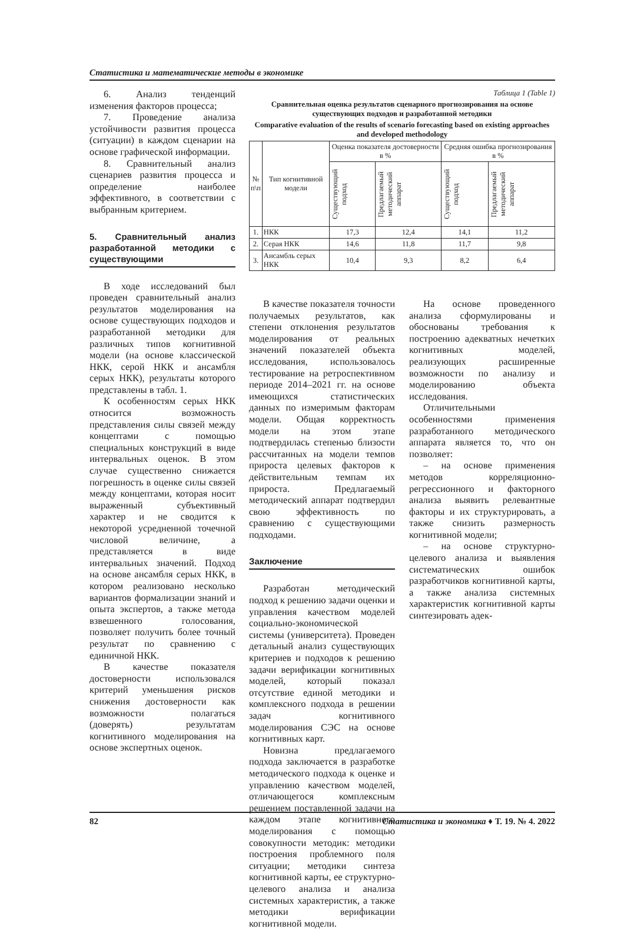Статистика и математические методы в экономике
6. Анализ тенденций изменения факторов процесса;
7. Проведение анализа устойчивости развития процесса (ситуации) в каждом сценарии на основе графической информации.
8. Сравнительный анализ сценариев развития процесса и определение наиболее эффективного, в соответствии с выбранным критерием.
5. Сравнительный анализ разработанной методики с существующими
В ходе исследований был проведен сравнительный анализ результатов моделирования на основе существующих подходов и разработанной методики для различных типов когнитивной модели (на основе классической НКК, серой НКК и ансамбля серых НКК), результаты которого представлены в табл. 1.
К особенностям серых НКК относится возможность представления силы связей между концептами с помощью специальных конструкций в виде интервальных оценок. В этом случае существенно снижается погрешность в оценке силы связей между концептами, которая носит выраженный субъективный характер и не сводится к некоторой усредненной точечной числовой величине, а представляется в виде интервальных значений. Подход на основе ансамбля серых НКК, в котором реализовано несколько вариантов формализации знаний и опыта экспертов, а также метода взвешенного голосования, позволяет получить более точный результат по сравнению с единичной НКК.
В качестве показателя достоверности использовался критерий уменьшения рисков снижения достоверности как возможности полагаться (доверять) результатам когнитивного моделирования на основе экспертных оценок.
Таблица 1 (Table 1)
Сравнительная оценка результатов сценарного прогнозирования на основе существующих подходов и разработанной методики
Comparative evaluation of the results of scenario forecasting based on existing approaches and developed methodology
| № п\п | Тип когнитивной модели | Оценка показателя достоверности в % | | Средняя ошибка прогнозирования в % | |
| --- | --- | --- | --- | --- | --- |
| | | Существующий подход | Предлагаемый методический аппарат | Существующий подход | Предлагаемый методический аппарат |
| 1. | НКК | 17,3 | 12,4 | 14,1 | 11,2 |
| 2. | Серая НКК | 14,6 | 11,8 | 11,7 | 9,8 |
| 3. | Ансамбль серых НКК | 10,4 | 9,3 | 8,2 | 6,4 |
В качестве показателя точности получаемых результатов, как степени отклонения результатов моделирования от реальных значений показателей объекта исследования, использовалось тестирование на ретроспективном периоде 2014–2021 гг. на основе имеющихся статистических данных по измеримым факторам модели. Общая корректность модели на этом этапе подтвердилась степенью близости рассчитанных на модели темпов прироста целевых факторов к действительным темпам их прироста. Предлагаемый методический аппарат подтвердил свою эффективность по сравнению с существующими подходами.
Заключение
Разработан методический подход к решению задачи оценки и управления качеством моделей социально-экономической системы (университета). Проведен детальный анализ существующих критериев и подходов к решению задачи верификации когнитивных моделей, который показал отсутствие единой методики и комплексного подхода в решении задач когнитивного моделирования СЭС на основе когнитивных карт.
Новизна предлагаемого подхода заключается в разработке методического подхода к оценке и управлению качеством моделей, отличающегося комплексным решением поставленной задачи на каждом этапе когнитивного моделирования с помощью совокупности методик: методики построения проблемного поля ситуации; методики синтеза когнитивной карты, ее структурно-целевого анализа и анализа системных характеристик, а также методики верификации когнитивной модели.
На основе проведенного анализа сформулированы и обоснованы требования к построению адекватных нечетких когнитивных моделей, реализующих расширенные возможности по анализу и моделированию объекта исследования.
Отличительными особенностями применения разработанного методического аппарата является то, что он позволяет:
– на основе применения методов корреляционно-регрессионного и факторного анализа выявить релевантные факторы и их структурировать, а также снизить размерность когнитивной модели;
– на основе структурно-целевого анализа и выявления систематических ошибок разработчиков когнитивной карты, а также анализа системных характеристик когнитивной карты синтезировать адек-
82 Статистика и экономика ♦ Т. 19. № 4. 2022